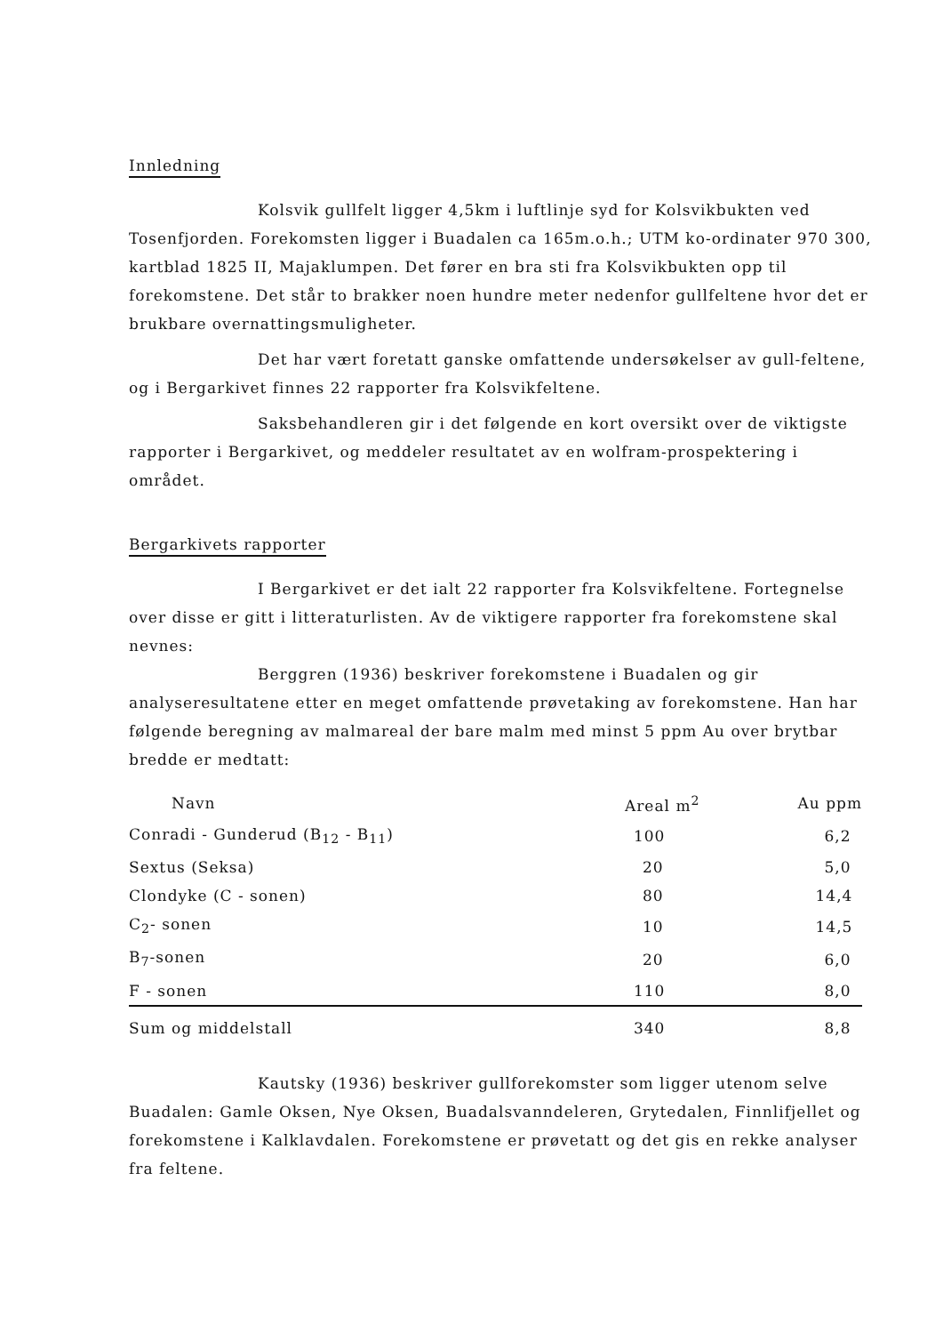Innledning
Kolsvik gullfelt ligger 4,5km i luftlinje syd for Kolsvikbukten ved Tosenfjorden. Forekomsten ligger i Buadalen ca 165m.o.h.; UTM ko-ordinater 970 300, kartblad 1825 II, Majaklumpen. Det fører en bra sti fra Kolsvikbukten opp til forekomstene. Det står to brakker noen hundre meter nedenfor gullfeltene hvor det er brukbare overnattingsmuligheter.
Det har vært foretatt ganske omfattende undersøkelser av gull-feltene, og i Bergarkivet finnes 22 rapporter fra Kolsvikfeltene.
Saksbehandleren gir i det følgende en kort oversikt over de viktigste rapporter i Bergarkivet, og meddeler resultatet av en wolfram-prospektering i området.
Bergarkivets rapporter
I Bergarkivet er det ialt 22 rapporter fra Kolsvikfeltene. Fortegnelse over disse er gitt i litteraturlisten. Av de viktigere rapporter fra forekomstene skal nevnes:
Berggren (1936) beskriver forekomstene i Buadalen og gir analyseresultatene etter en meget omfattende prøvetaking av forekomstene. Han har følgende beregning av malmareal der bare malm med minst 5 ppm Au over brytbar bredde er medtatt:
| Navn | Areal m<sup>2</sup> | Au ppm |
| --- | --- | --- |
| Conradi - Gunderud (B<sub>12</sub> - B<sub>11</sub>) | 100 | 6,2 |
| Sextus (Seksa) | 20 | 5,0 |
| Clondyke (C - sonen) | 80 | 14,4 |
| C<sub>2</sub>- sonen | 10 | 14,5 |
| B<sub>7</sub>-sonen | 20 | 6,0 |
| F - sonen | 110 | 8,0 |
| Sum og middelstall | 340 | 8,8 |
Kautsky (1936) beskriver gullforekomster som ligger utenom selve Buadalen: Gamle Oksen, Nye Oksen, Buadalsvanndeleren, Grytedalen, Finnlifjellet og forekomstene i Kalklavdalen. Forekomstene er prøvetatt og det gis en rekke analyser fra feltene.